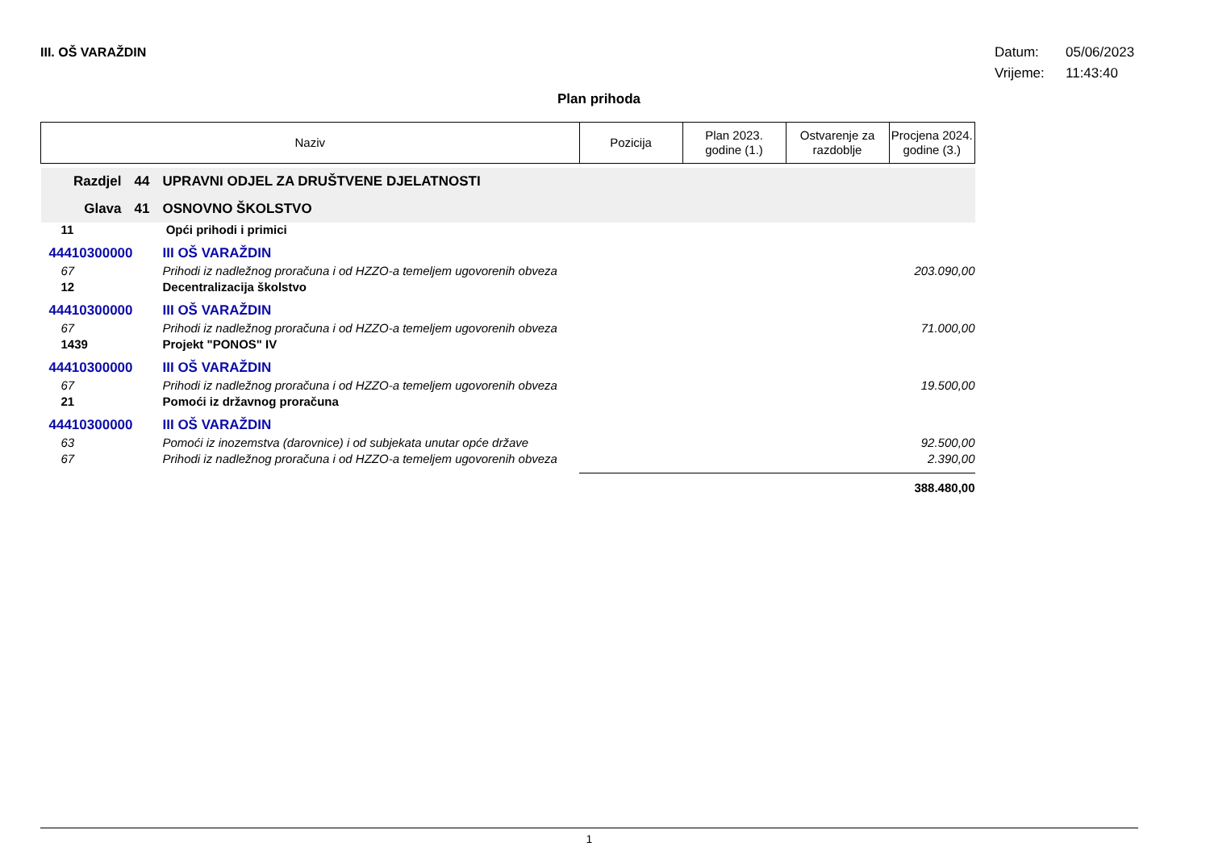III. OŠ VARAŽDIN
Datum: 05/06/2023
Vrijeme: 11:43:40
Plan prihoda
| Naziv | | | Pozicija | Plan 2023. godine (1.) | Ostvarenje za razdoblje | Procjena 2024. godine (3.) |
| --- | --- | --- | --- | --- | --- | --- |
| Razdjel | 44 | UPRAVNI ODJEL ZA DRUŠTVENE DJELATNOSTI | | | | |
| Glava | 41 | OSNOVNO ŠKOLSTVO | | | | |
| 11 | | Opći prihodi i primici | | | | |
| 44410300000 | | III OŠ VARAŽDIN | | | | |
| 67 | | Prihodi iz nadležnog proračuna i od HZZO-a temeljem ugovorenih obveza | 203.090,00 | | | |
| 12 | | Decentralizacija školstvo | | | | |
| 44410300000 | | III OŠ VARAŽDIN | | | | |
| 67 | | Prihodi iz nadležnog proračuna i od HZZO-a temeljem ugovorenih obveza | 71.000,00 | | | |
| 1439 | | Projekt "PONOS" IV | | | | |
| 44410300000 | | III OŠ VARAŽDIN | | | | |
| 67 | | Prihodi iz nadležnog proračuna i od HZZO-a temeljem ugovorenih obveza | 19.500,00 | | | |
| 21 | | Pomoći iz državnog proračuna | | | | |
| 44410300000 | | III OŠ VARAŽDIN | | | | |
| 63 | | Pomoći iz inozemstva (darovnice) i od subjekata unutar opće države | 92.500,00 | | | |
| 67 | | Prihodi iz nadležnog proračuna i od HZZO-a temeljem ugovorenih obveza | 2.390,00 | | | |
| | | | 388.480,00 | | | |
1